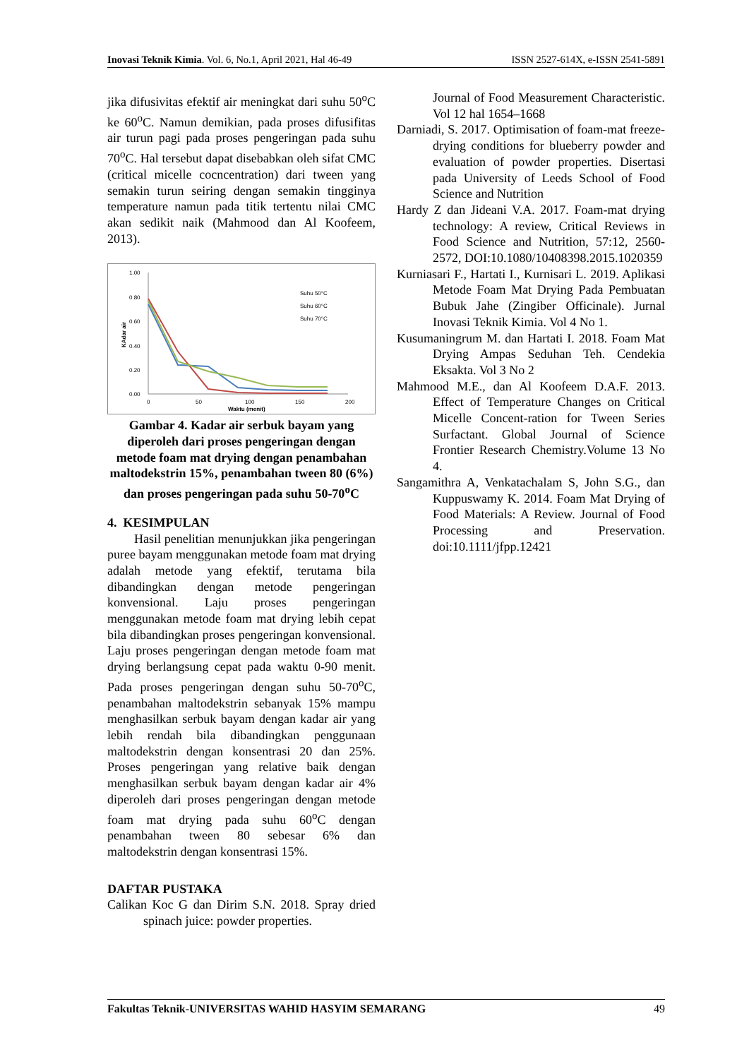Inovasi Teknik Kimia. Vol. 6, No.1, April 2021, Hal 46-49 ISSN 2527-614X, e-ISSN 2541-5891
jika difusivitas efektif air meningkat dari suhu 50<sup>o</sup>C ke 60<sup>o</sup>C. Namun demikian, pada proses difusifitas air turun pagi pada proses pengeringan pada suhu 70<sup>o</sup>C. Hal tersebut dapat disebabkan oleh sifat CMC (critical micelle cocncentration) dari tween yang semakin turun seiring dengan semakin tingginya temperature namun pada titik tertentu nilai CMC akan sedikit naik (Mahmood dan Al Koofeem, 2013).
1.00
0.80
0.60
0.40
0.20
0.00
0
50
100
150
200
Waktu (menit)
KAdar air
Suhu 50°C
Suhu 60°C
Suhu 70°C
Gambar 4. Kadar air serbuk bayam yang diperoleh dari proses pengeringan dengan metode foam mat drying dengan penambahan maltodekstrin 15%, penambahan tween 80 (6%) dan proses pengeringan pada suhu 50-70<sup>o</sup>C
4. KESIMPULAN
Hasil penelitian menunjukkan jika pengeringan puree bayam menggunakan metode foam mat drying adalah metode yang efektif, terutama bila dibandingkan dengan metode pengeringan konvensional. Laju proses pengeringan menggunakan metode foam mat drying lebih cepat bila dibandingkan proses pengeringan konvensional. Laju proses pengeringan dengan metode foam mat drying berlangsung cepat pada waktu 0-90 menit. Pada proses pengeringan dengan suhu 50-70<sup>o</sup>C, penambahan maltodekstrin sebanyak 15% mampu menghasilkan serbuk bayam dengan kadar air yang lebih rendah bila dibandingkan penggunaan maltodekstrin dengan konsentrasi 20 dan 25%. Proses pengeringan yang relative baik dengan menghasilkan serbuk bayam dengan kadar air 4% diperoleh dari proses pengeringan dengan metode foam mat drying pada suhu 60<sup>o</sup>C dengan penambahan tween 80 sebesar 6% dan maltodekstrin dengan konsentrasi 15%.
DAFTAR PUSTAKA
Calikan Koc G dan Dirim S.N. 2018. Spray dried spinach juice: powder properties.
Journal of Food Measurement Characteristic. Vol 12 hal 1654–1668
Darniadi, S. 2017. Optimisation of foam-mat freeze-drying conditions for blueberry powder and evaluation of powder properties. Disertasi pada University of Leeds School of Food Science and Nutrition
Hardy Z dan Jideani V.A. 2017. Foam-mat drying technology: A review, Critical Reviews in Food Science and Nutrition, 57:12, 2560-2572, DOI:10.1080/10408398.2015.1020359
Kurniasari F., Hartati I., Kurnisari L. 2019. Aplikasi Metode Foam Mat Drying Pada Pembuatan Bubuk Jahe (Zingiber Officinale). Jurnal Inovasi Teknik Kimia. Vol 4 No 1.
Kusumaningrum M. dan Hartati I. 2018. Foam Mat Drying Ampas Seduhan Teh. Cendekia Eksakta. Vol 3 No 2
Mahmood M.E., dan Al Koofeem D.A.F. 2013. Effect of Temperature Changes on Critical Micelle Concent-ration for Tween Series Surfactant. Global Journal of Science Frontier Research Chemistry.Volume 13 No 4.
Sangamithra A, Venkatachalam S, John S.G., dan Kuppuswamy K. 2014. Foam Mat Drying of Food Materials: A Review. Journal of Food Processing and Preservation. doi:10.1111/jfpp.12421
Fakultas Teknik-UNIVERSITAS WAHID HASYIM SEMARANG 49